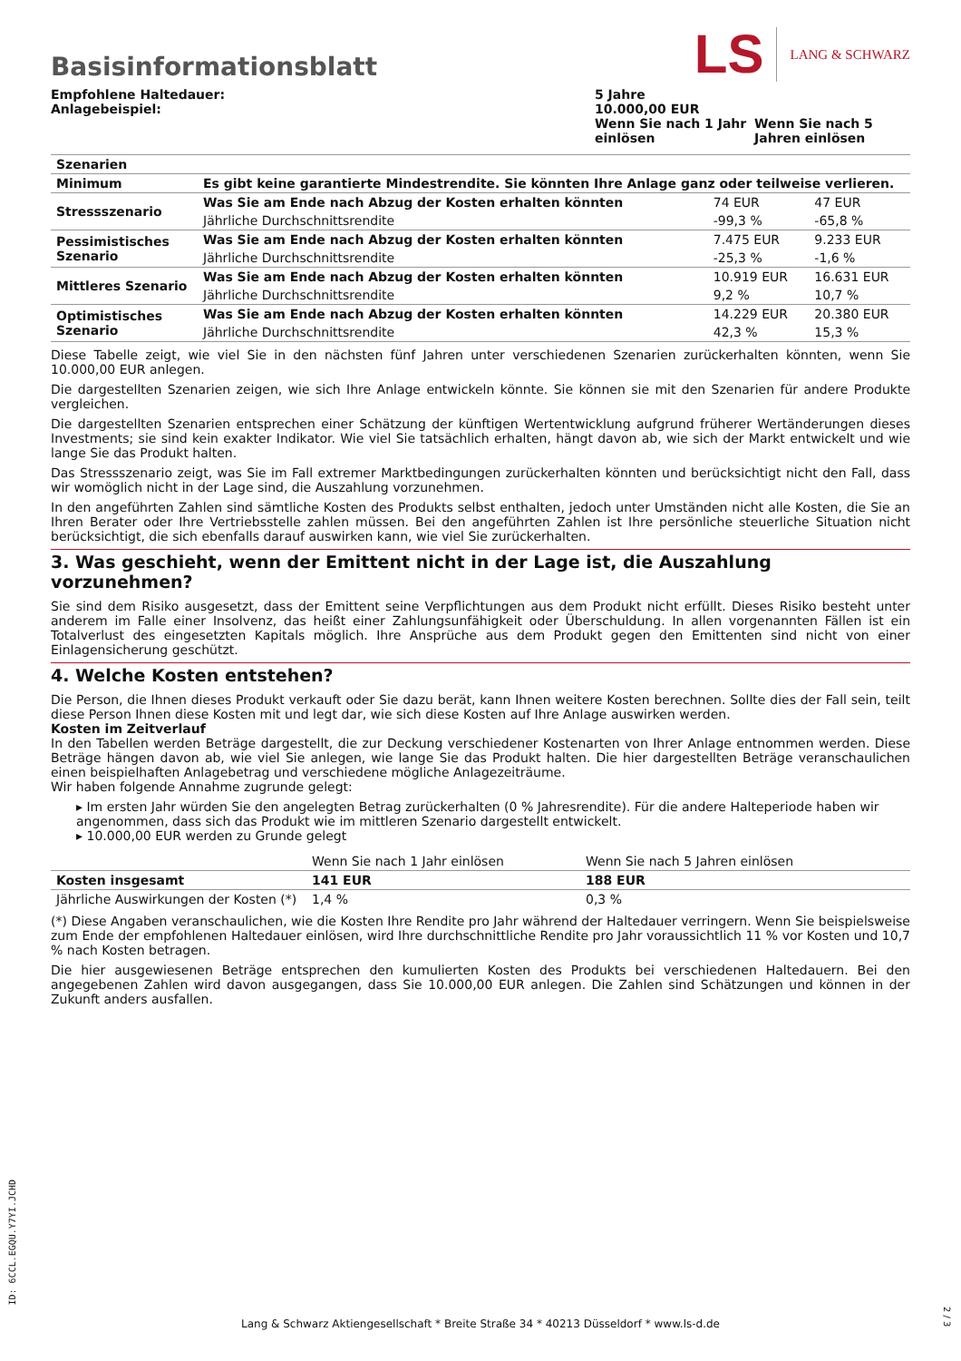Basisinformationsblatt
LS LANG & SCHWARZ
Empfohlene Haltedauer:
Anlagebeispiel:
5 Jahre
10.000,00 EUR
Wenn Sie nach 1 Jahr einlösen
Wenn Sie nach 5 Jahren einlösen
| Szenarien | | | |
| Minimum | Es gibt keine garantierte Mindestrendite. Sie könnten Ihre Anlage ganz oder teilweise verlieren. | | |
| Stressszenario | Was Sie am Ende nach Abzug der Kosten erhalten könnten | 74 EUR | 47 EUR |
| | Jährliche Durchschnittsrendite | -99,3 % | -65,8 % |
| Pessimistisches Szenario | Was Sie am Ende nach Abzug der Kosten erhalten könnten | 7.475 EUR | 9.233 EUR |
| | Jährliche Durchschnittsrendite | -25,3 % | -1,6 % |
| Mittleres Szenario | Was Sie am Ende nach Abzug der Kosten erhalten könnten | 10.919 EUR | 16.631 EUR |
| | Jährliche Durchschnittsrendite | 9,2 % | 10,7 % |
| Optimistisches Szenario | Was Sie am Ende nach Abzug der Kosten erhalten könnten | 14.229 EUR | 20.380 EUR |
| | Jährliche Durchschnittsrendite | 42,3 % | 15,3 % |
Diese Tabelle zeigt, wie viel Sie in den nächsten fünf Jahren unter verschiedenen Szenarien zurückerhalten könnten, wenn Sie 10.000,00 EUR anlegen.
Die dargestellten Szenarien zeigen, wie sich Ihre Anlage entwickeln könnte. Sie können sie mit den Szenarien für andere Produkte vergleichen.
Die dargestellten Szenarien entsprechen einer Schätzung der künftigen Wertentwicklung aufgrund früherer Wertänderungen dieses Investments; sie sind kein exakter Indikator. Wie viel Sie tatsächlich erhalten, hängt davon ab, wie sich der Markt entwickelt und wie lange Sie das Produkt halten.
Das Stressszenario zeigt, was Sie im Fall extremer Marktbedingungen zurückerhalten könnten und berücksichtigt nicht den Fall, dass wir womöglich nicht in der Lage sind, die Auszahlung vorzunehmen.
In den angeführten Zahlen sind sämtliche Kosten des Produkts selbst enthalten, jedoch unter Umständen nicht alle Kosten, die Sie an Ihren Berater oder Ihre Vertriebsstelle zahlen müssen. Bei den angeführten Zahlen ist Ihre persönliche steuerliche Situation nicht berücksichtigt, die sich ebenfalls darauf auswirken kann, wie viel Sie zurückerhalten.
3. Was geschieht, wenn der Emittent nicht in der Lage ist, die Auszahlung vorzunehmen?
Sie sind dem Risiko ausgesetzt, dass der Emittent seine Verpflichtungen aus dem Produkt nicht erfüllt. Dieses Risiko besteht unter anderem im Falle einer Insolvenz, das heißt einer Zahlungsunfähigkeit oder Überschuldung. In allen vorgenannten Fällen ist ein Totalverlust des eingesetzten Kapitals möglich. Ihre Ansprüche aus dem Produkt gegen den Emittenten sind nicht von einer Einlagensicherung geschützt.
4. Welche Kosten entstehen?
Die Person, die Ihnen dieses Produkt verkauft oder Sie dazu berät, kann Ihnen weitere Kosten berechnen. Sollte dies der Fall sein, teilt diese Person Ihnen diese Kosten mit und legt dar, wie sich diese Kosten auf Ihre Anlage auswirken werden.
Kosten im Zeitverlauf
In den Tabellen werden Beträge dargestellt, die zur Deckung verschiedener Kostenarten von Ihrer Anlage entnommen werden. Diese Beträge hängen davon ab, wie viel Sie anlegen, wie lange Sie das Produkt halten. Die hier dargestellten Beträge veranschaulichen einen beispielhaften Anlagebetrag und verschiedene mögliche Anlagezeiträume.
Wir haben folgende Annahme zugrunde gelegt:
▸ Im ersten Jahr würden Sie den angelegten Betrag zurückerhalten (0 % Jahresrendite). Für die andere Halteperiode haben wir angenommen, dass sich das Produkt wie im mittleren Szenario dargestellt entwickelt.
▸ 10.000,00 EUR werden zu Grunde gelegt
| | Wenn Sie nach 1 Jahr einlösen | Wenn Sie nach 5 Jahren einlösen |
| Kosten insgesamt | 141 EUR | 188 EUR |
| Jährliche Auswirkungen der Kosten (*) | 1,4 % | 0,3 % |
(*) Diese Angaben veranschaulichen, wie die Kosten Ihre Rendite pro Jahr während der Haltedauer verringern. Wenn Sie beispielsweise zum Ende der empfohlenen Haltedauer einlösen, wird Ihre durchschnittliche Rendite pro Jahr voraussichtlich 11 % vor Kosten und 10,7 % nach Kosten betragen.
Die hier ausgewiesenen Beträge entsprechen den kumulierten Kosten des Produkts bei verschiedenen Haltedauern. Bei den angegebenen Zahlen wird davon ausgegangen, dass Sie 10.000,00 EUR anlegen. Die Zahlen sind Schätzungen und können in der Zukunft anders ausfallen.
ID: 6CCL.EGQU.Y7YI.JCHD
Lang & Schwarz Aktiengesellschaft * Breite Straße 34 * 40213 Düsseldorf * www.ls-d.de
2 / 3